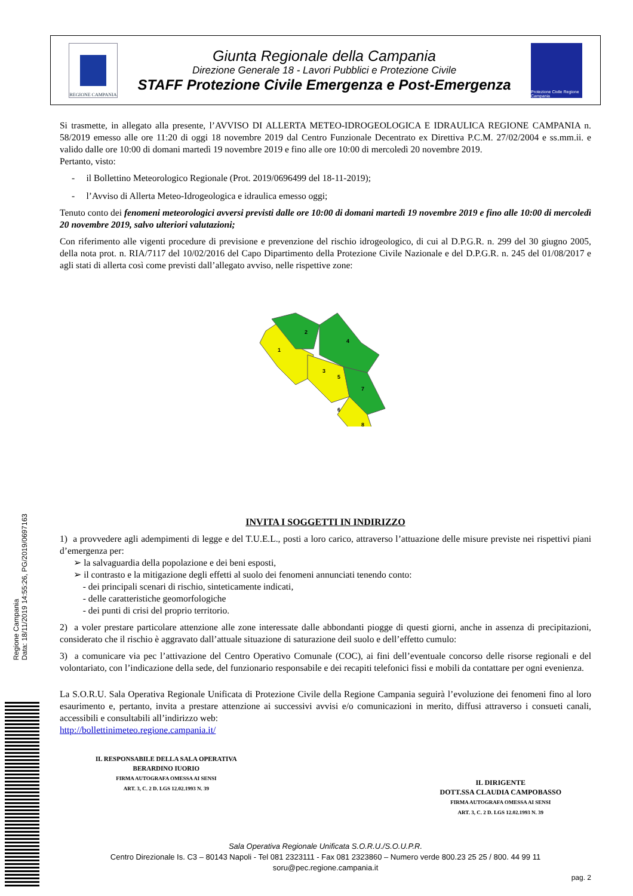REGIONE CAMPANIA
Giunta Regionale della Campania
Direzione Generale 18 - Lavori Pubblici e Protezione Civile
STAFF Protezione Civile Emergenza e Post-Emergenza
Protezione Civile Regione Campania
Regione Campania
Data: 18/11/2019 14:55:26, PG/2019/0697163
Si trasmette, in allegato alla presente, l’AVVISO DI ALLERTA METEO-IDROGEOLOGICA E IDRAULICA REGIONE CAMPANIA n. 58/2019 emesso alle ore 11:20 di oggi 18 novembre 2019 dal Centro Funzionale Decentrato ex Direttiva P.C.M. 27/02/2004 e ss.mm.ii. e valido dalle ore 10:00 di domani martedì 19 novembre 2019 e fino alle ore 10:00 di mercoledì 20 novembre 2019.
Pertanto, visto:
- il Bollettino Meteorologico Regionale (Prot. 2019/0696499 del 18-11-2019);
- l’Avviso di Allerta Meteo-Idrogeologica e idraulica emesso oggi;
Tenuto conto dei fenomeni meteorologici avversi previsti dalle ore 10:00 di domani martedì 19 novembre 2019 e fino alle 10:00 di mercoledì 20 novembre 2019, salvo ulteriori valutazioni;
Con riferimento alle vigenti procedure di previsione e prevenzione del rischio idrogeologico, di cui al D.P.G.R. n. 299 del 30 giugno 2005, della nota prot. n. RIA/7117 del 10/02/2016 del Capo Dipartimento della Protezione Civile Nazionale e del D.P.G.R. n. 245 del 01/08/2017 e agli stati di allerta così come previsti dall’allegato avviso, nelle rispettive zone:
1
2
3
4
5
6
7
8
INVITA I SOGGETTI IN INDIRIZZO
1) a provvedere agli adempimenti di legge e del T.U.E.L., posti a loro carico, attraverso l’attuazione delle misure previste nei rispettivi piani d’emergenza per:
➢ la salvaguardia della popolazione e dei beni esposti,
➢ il contrasto e la mitigazione degli effetti al suolo dei fenomeni annunciati tenendo conto:
- dei principali scenari di rischio, sinteticamente indicati,
- delle caratteristiche geomorfologiche
- dei punti di crisi del proprio territorio.
2) a voler prestare particolare attenzione alle zone interessate dalle abbondanti piogge di questi giorni, anche in assenza di precipitazioni, considerato che il rischio è aggravato dall’attuale situazione di saturazione deil suolo e dell’effetto cumulo:
3) a comunicare via pec l’attivazione del Centro Operativo Comunale (COC), ai fini dell’eventuale concorso delle risorse regionali e del volontariato, con l’indicazione della sede, del funzionario responsabile e dei recapiti telefonici fissi e mobili da contattare per ogni evenienza.
La S.O.R.U. Sala Operativa Regionale Unificata di Protezione Civile della Regione Campania seguirà l’evoluzione dei fenomeni fino al loro esaurimento e, pertanto, invita a prestare attenzione ai successivi avvisi e/o comunicazioni in merito, diffusi attraverso i consueti canali, accessibili e consultabili all’indirizzo web:
http://bollettinimeteo.regione.campania.it/
IL RESPONSABILE DELLA SALA OPERATIVA
BERARDINO IUORIO
FIRMA AUTOGRAFA OMESSA AI SENSI
ART. 3, C. 2 D. LGS 12.02.1993 N. 39
IL DIRIGENTE
DOTT.SSA CLAUDIA CAMPOBASSO
FIRMA AUTOGRAFA OMESSA AI SENSI
ART. 3, C. 2 D. LGS 12.02.1993 N. 39
Sala Operativa Regionale Unificata S.O.R.U./S.O.U.P.R.
Centro Direzionale Is. C3 – 80143 Napoli - Tel 081 2323111 - Fax 081 2323860 – Numero verde 800.23 25 25 / 800. 44 99 11
soru@pec.regione.campania.it
pag. 2